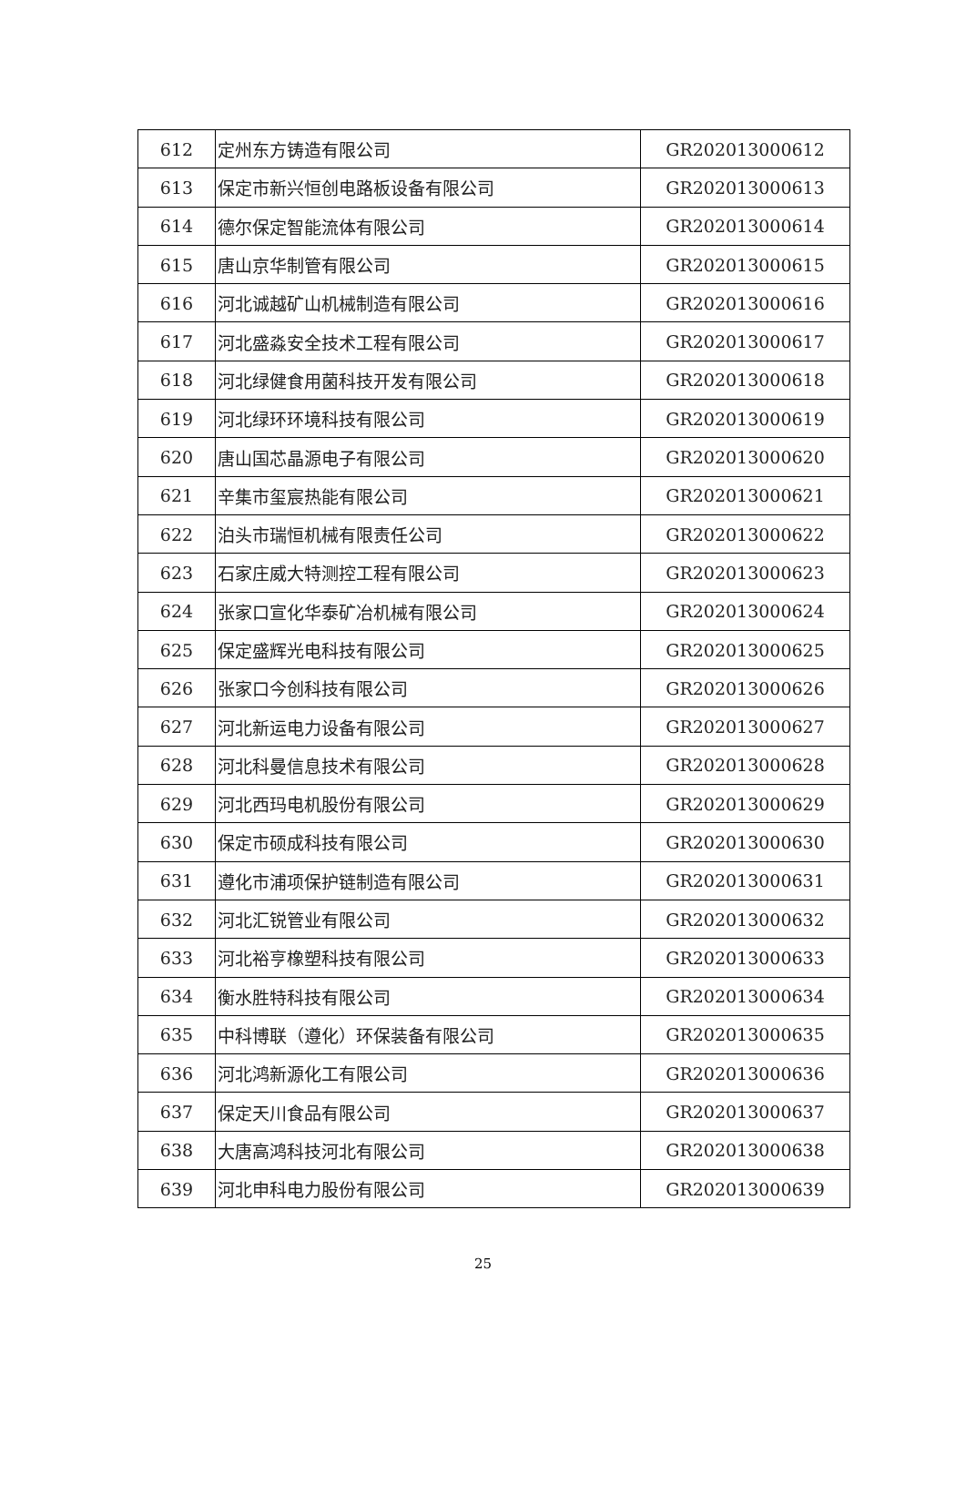| 612 | 定州东方铸造有限公司 | GR202013000612 |
| 613 | 保定市新兴恒创电路板设备有限公司 | GR202013000613 |
| 614 | 德尔保定智能流体有限公司 | GR202013000614 |
| 615 | 唐山京华制管有限公司 | GR202013000615 |
| 616 | 河北诚越矿山机械制造有限公司 | GR202013000616 |
| 617 | 河北盛淼安全技术工程有限公司 | GR202013000617 |
| 618 | 河北绿健食用菌科技开发有限公司 | GR202013000618 |
| 619 | 河北绿环环境科技有限公司 | GR202013000619 |
| 620 | 唐山国芯晶源电子有限公司 | GR202013000620 |
| 621 | 辛集市玺宸热能有限公司 | GR202013000621 |
| 622 | 泊头市瑞恒机械有限责任公司 | GR202013000622 |
| 623 | 石家庄威大特测控工程有限公司 | GR202013000623 |
| 624 | 张家口宣化华泰矿冶机械有限公司 | GR202013000624 |
| 625 | 保定盛辉光电科技有限公司 | GR202013000625 |
| 626 | 张家口今创科技有限公司 | GR202013000626 |
| 627 | 河北新运电力设备有限公司 | GR202013000627 |
| 628 | 河北科曼信息技术有限公司 | GR202013000628 |
| 629 | 河北西玛电机股份有限公司 | GR202013000629 |
| 630 | 保定市硕成科技有限公司 | GR202013000630 |
| 631 | 遵化市浦项保护链制造有限公司 | GR202013000631 |
| 632 | 河北汇锐管业有限公司 | GR202013000632 |
| 633 | 河北裕亨橡塑科技有限公司 | GR202013000633 |
| 634 | 衡水胜特科技有限公司 | GR202013000634 |
| 635 | 中科博联（遵化）环保装备有限公司 | GR202013000635 |
| 636 | 河北鸿新源化工有限公司 | GR202013000636 |
| 637 | 保定天川食品有限公司 | GR202013000637 |
| 638 | 大唐高鸿科技河北有限公司 | GR202013000638 |
| 639 | 河北申科电力股份有限公司 | GR202013000639 |
25